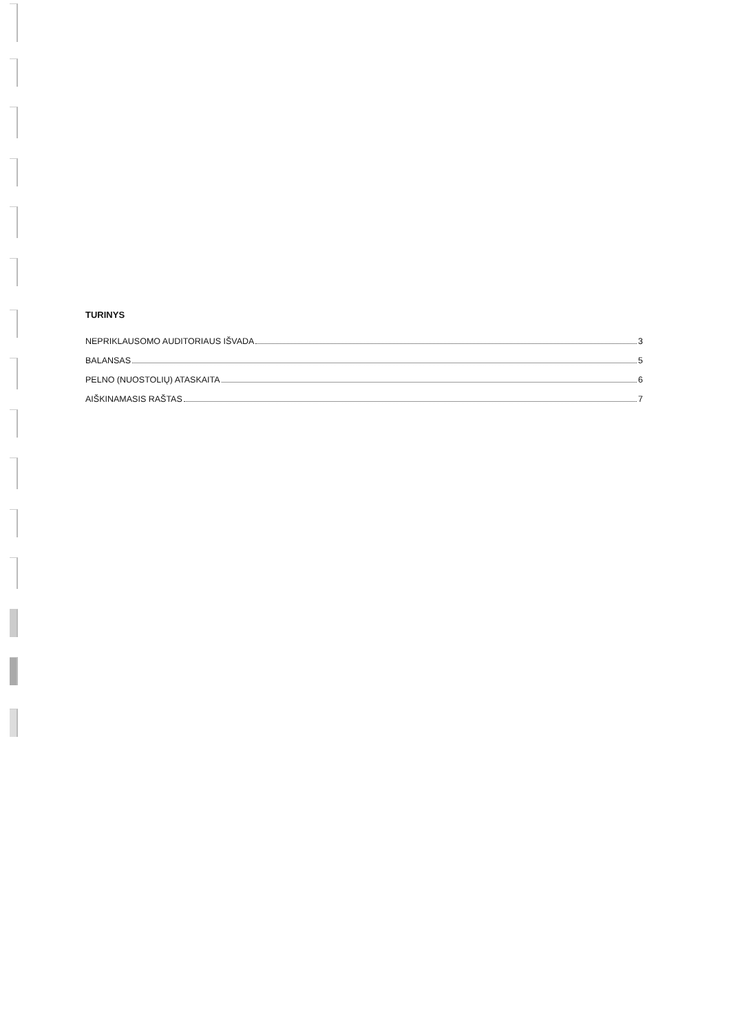TURINYS
NEPRIKLAUSOMO AUDITORIAUS IŠVADA 3
BALANSAS 5
PELNO (NUOSTOLIŲ) ATASKAITA 6
AIŠKINAMASIS RAŠTAS 7